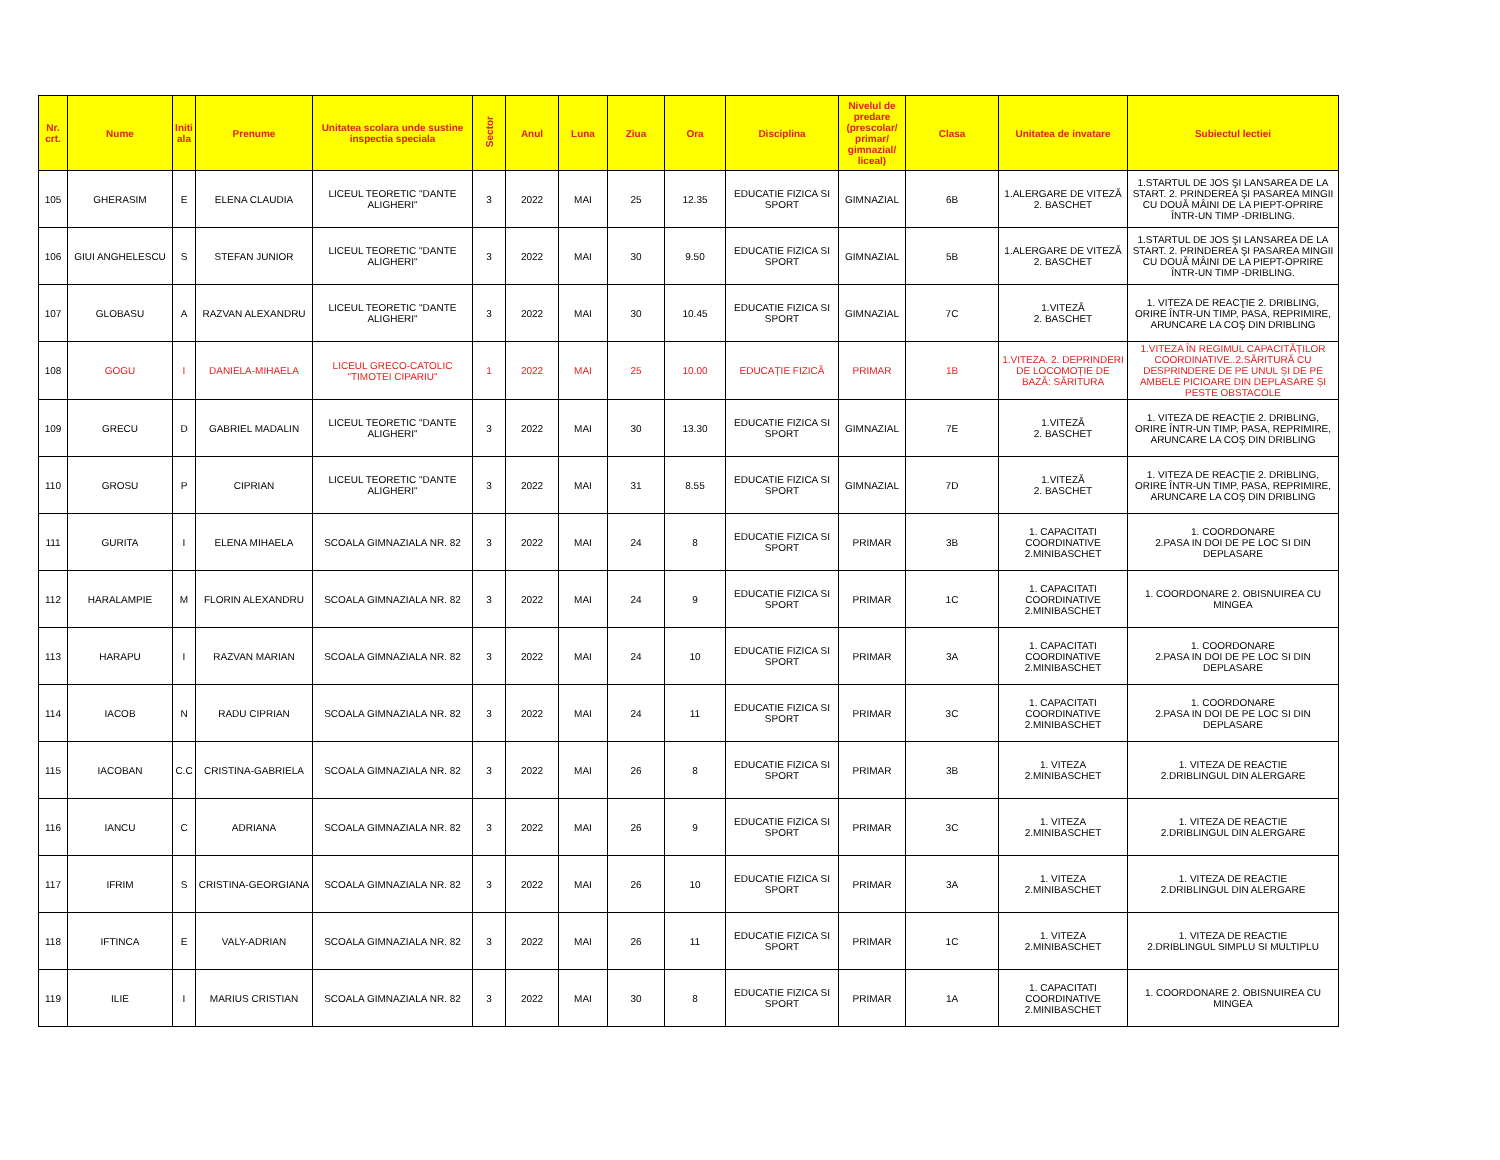| Nr. crt. | Nume | Initi ala | Prenume | Unitatea scolara unde sustine inspectia speciala | Sector | Anul | Luna | Ziua | Ora | Disciplina | Nivelul de predare (prescolar/ primar/ gimnazial/ liceal) | Clasa | Unitatea de invatare | Subiectul lectiei |
| --- | --- | --- | --- | --- | --- | --- | --- | --- | --- | --- | --- | --- | --- | --- |
| 105 | GHERASIM | E | ELENA CLAUDIA | LICEUL TEORETIC "DANTE ALIGHERI" | 3 | 2022 | MAI | 25 | 12.35 | EDUCATIE FIZICA SI SPORT | GIMNAZIAL | 6B | 1.ALERGARE DE VITEZĂ 2. BASCHET | 1.STARTUL DE JOS ŞI LANSAREA DE LA START. 2. PRINDEREA ŞI PASAREA MINGII CU DOUĂ MÂINI DE LA PIEPT-OPRIRE ÎNTR-UN TIMP -DRIBLING. |
| 106 | GIUI ANGHELESCU | S | STEFAN JUNIOR | LICEUL TEORETIC "DANTE ALIGHERI" | 3 | 2022 | MAI | 30 | 9.50 | EDUCATIE FIZICA SI SPORT | GIMNAZIAL | 5B | 1.ALERGARE DE VITEZĂ 2. BASCHET | 1.STARTUL DE JOS ŞI LANSAREA DE LA START. 2. PRINDEREA ŞI PASAREA MINGII CU DOUĂ MÂINI DE LA PIEPT-OPRIRE ÎNTR-UN TIMP -DRIBLING. |
| 107 | GLOBASU | A | RAZVAN ALEXANDRU | LICEUL TEORETIC "DANTE ALIGHERI" | 3 | 2022 | MAI | 30 | 10.45 | EDUCATIE FIZICA SI SPORT | GIMNAZIAL | 7C | 1.VITEZĂ 2. BASCHET | 1. VITEZA DE REACŢIE 2. DRIBLING, ORIRE ÎNTR-UN TIMP, PASA, REPRIMIRE, ARUNCARE LA COŞ DIN DRIBLING |
| 108 | GOGU | I | DANIELA-MIHAELA | LICEUL GRECO-CATOLIC "TIMOTEI CIPARIU" | 1 | 2022 | MAI | 25 | 10.00 | EDUCAȚIE FIZICĂ | PRIMAR | 1B | 1.VITEZA. 2. DEPRINDERI DE LOCOMOȚIE DE BAZĂ: SĂRITURA | 1.VITEZA ÎN REGIMUL CAPACITĂȚILOR COORDINATIVE..2.SĂRITURĂ CU DESPRINDERE DE PE UNUL ȘI DE PE AMBELE PICIOARE DIN DEPLASARE ȘI PESTE OBSTACOLE |
| 109 | GRECU | D | GABRIEL MADALIN | LICEUL TEORETIC "DANTE ALIGHERI" | 3 | 2022 | MAI | 30 | 13.30 | EDUCATIE FIZICA SI SPORT | GIMNAZIAL | 7E | 1.VITEZĂ 2. BASCHET | 1. VITEZA DE REACŢIE 2. DRIBLING, ORIRE ÎNTR-UN TIMP, PASA, REPRIMIRE, ARUNCARE LA COŞ DIN DRIBLING |
| 110 | GROSU | P | CIPRIAN | LICEUL TEORETIC "DANTE ALIGHERI" | 3 | 2022 | MAI | 31 | 8.55 | EDUCATIE FIZICA SI SPORT | GIMNAZIAL | 7D | 1.VITEZĂ 2. BASCHET | 1. VITEZA DE REACŢIE 2. DRIBLING, ORIRE ÎNTR-UN TIMP, PASA, REPRIMIRE, ARUNCARE LA COŞ DIN DRIBLING |
| 111 | GURITA | I | ELENA MIHAELA | SCOALA GIMNAZIALA NR. 82 | 3 | 2022 | MAI | 24 | 8 | EDUCATIE FIZICA SI SPORT | PRIMAR | 3B | 1. CAPACITATI COORDINATIVE 2.MINIBASCHET | 1. COORDONARE 2.PASA IN DOI DE PE LOC SI DIN DEPLASARE |
| 112 | HARALAMPIE | M | FLORIN ALEXANDRU | SCOALA GIMNAZIALA NR. 82 | 3 | 2022 | MAI | 24 | 9 | EDUCATIE FIZICA SI SPORT | PRIMAR | 1C | 1. CAPACITATI COORDINATIVE 2.MINIBASCHET | 1. COORDONARE 2. OBISNUIREA CU MINGEA |
| 113 | HARAPU | I | RAZVAN MARIAN | SCOALA GIMNAZIALA NR. 82 | 3 | 2022 | MAI | 24 | 10 | EDUCATIE FIZICA SI SPORT | PRIMAR | 3A | 1. CAPACITATI COORDINATIVE 2.MINIBASCHET | 1. COORDONARE 2.PASA IN DOI DE PE LOC SI DIN DEPLASARE |
| 114 | IACOB | N | RADU CIPRIAN | SCOALA GIMNAZIALA NR. 82 | 3 | 2022 | MAI | 24 | 11 | EDUCATIE FIZICA SI SPORT | PRIMAR | 3C | 1. CAPACITATI COORDINATIVE 2.MINIBASCHET | 1. COORDONARE 2.PASA IN DOI DE PE LOC SI DIN DEPLASARE |
| 115 | IACOBAN | C.C | CRISTINA-GABRIELA | SCOALA GIMNAZIALA NR. 82 | 3 | 2022 | MAI | 26 | 8 | EDUCATIE FIZICA SI SPORT | PRIMAR | 3B | 1. VITEZA 2.MINIBASCHET | 1. VITEZA DE REACTIE 2.DRIBLINGUL DIN ALERGARE |
| 116 | IANCU | C | ADRIANA | SCOALA GIMNAZIALA NR. 82 | 3 | 2022 | MAI | 26 | 9 | EDUCATIE FIZICA SI SPORT | PRIMAR | 3C | 1. VITEZA 2.MINIBASCHET | 1. VITEZA DE REACTIE 2.DRIBLINGUL DIN ALERGARE |
| 117 | IFRIM | S | CRISTINA-GEORGIANA | SCOALA GIMNAZIALA NR. 82 | 3 | 2022 | MAI | 26 | 10 | EDUCATIE FIZICA SI SPORT | PRIMAR | 3A | 1. VITEZA 2.MINIBASCHET | 1. VITEZA DE REACTIE 2.DRIBLINGUL DIN ALERGARE |
| 118 | IFTINCA | E | VALY-ADRIAN | SCOALA GIMNAZIALA NR. 82 | 3 | 2022 | MAI | 26 | 11 | EDUCATIE FIZICA SI SPORT | PRIMAR | 1C | 1. VITEZA 2.MINIBASCHET | 1. VITEZA DE REACTIE 2.DRIBLINGUL SIMPLU SI MULTIPLU |
| 119 | ILIE | I | MARIUS CRISTIAN | SCOALA GIMNAZIALA NR. 82 | 3 | 2022 | MAI | 30 | 8 | EDUCATIE FIZICA SI SPORT | PRIMAR | 1A | 1. CAPACITATI COORDINATIVE 2.MINIBASCHET | 1. COORDONARE 2. OBISNUIREA CU MINGEA |